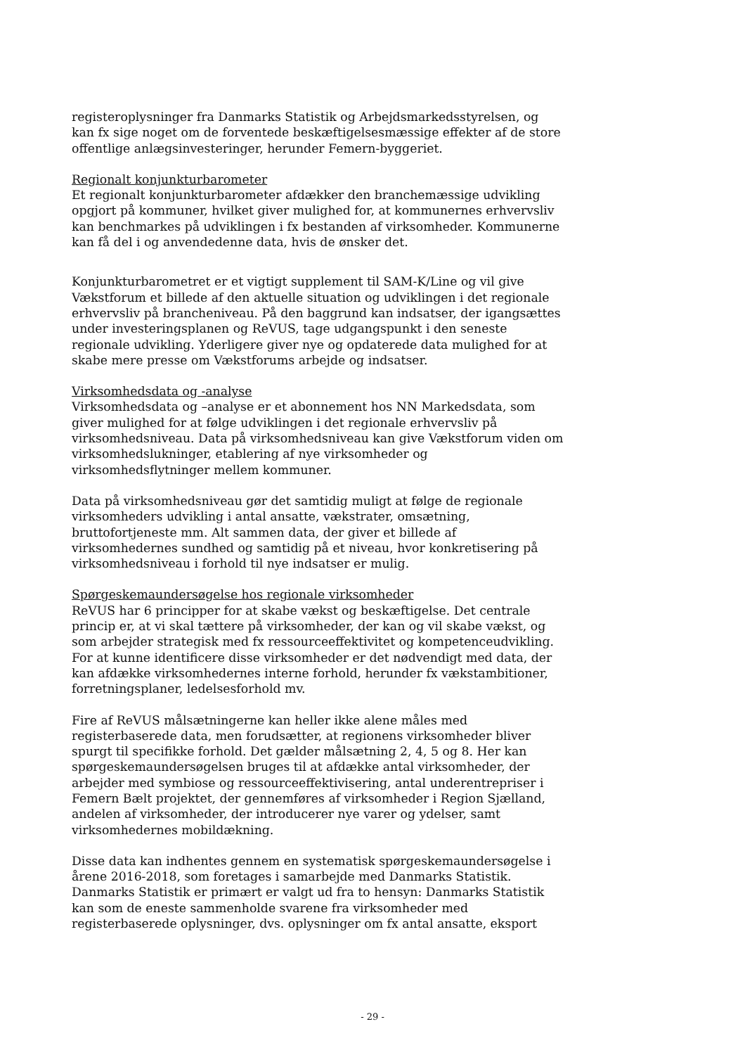registeroplysninger fra Danmarks Statistik og Arbejdsmarkedsstyrelsen, og kan fx sige noget om de forventede beskæftigelsesmæssige effekter af de store offentlige anlægsinvesteringer, herunder Femern-byggeriet.
Regionalt konjunkturbarometer
Et regionalt konjunkturbarometer afdækker den branchemæssige udvikling opgjort på kommuner, hvilket giver mulighed for, at kommunernes erhvervsliv kan benchmarkes på udviklingen i fx bestanden af virksomheder. Kommunerne kan få del i og anvendedenne data, hvis de ønsker det.
Konjunkturbarometret er et vigtigt supplement til SAM-K/Line og vil give Vækstforum et billede af den aktuelle situation og udviklingen i det regionale erhvervsliv på brancheniveau. På den baggrund kan indsatser, der igangsættes under investeringsplanen og ReVUS, tage udgangspunkt i den seneste regionale udvikling. Yderligere giver nye og opdaterede data mulighed for at skabe mere presse om Vækstforums arbejde og indsatser.
Virksomhedsdata og -analyse
Virksomhedsdata og –analyse er et abonnement hos NN Markedsdata, som giver mulighed for at følge udviklingen i det regionale erhvervsliv på virksomhedsniveau. Data på virksomhedsniveau kan give Vækstforum viden om virksomhedslukninger, etablering af nye virksomheder og virksomhedsflytninger mellem kommuner.
Data på virksomhedsniveau gør det samtidig muligt at følge de regionale virksomheders udvikling i antal ansatte, vækstrater, omsætning, bruttofortjeneste mm. Alt sammen data, der giver et billede af virksomhedernes sundhed og samtidig på et niveau, hvor konkretisering på virksomhedsniveau i forhold til nye indsatser er mulig.
Spørgeskemaundersøgelse hos regionale virksomheder
ReVUS har 6 principper for at skabe vækst og beskæftigelse. Det centrale princip er, at vi skal tættere på virksomheder, der kan og vil skabe vækst, og som arbejder strategisk med fx ressourceeffektivitet og kompetenceudvikling. For at kunne identificere disse virksomheder er det nødvendigt med data, der kan afdække virksomhedernes interne forhold, herunder fx vækstambitioner, forretningsplaner, ledelsesforhold mv.
Fire af ReVUS målsætningerne kan heller ikke alene måles med registerbaserede data, men forudsætter, at regionens virksomheder bliver spurgt til specifikke forhold. Det gælder målsætning 2, 4, 5 og 8. Her kan spørgeskemaundersøgelsen bruges til at afdække antal virksomheder, der arbejder med symbiose og ressourceeffektivisering, antal underentrepriser i Femern Bælt projektet, der gennemføres af virksomheder i Region Sjælland, andelen af virksomheder, der introducerer nye varer og ydelser, samt virksomhedernes mobildækning.
Disse data kan indhentes gennem en systematisk spørgeskemaundersøgelse i årene 2016-2018, som foretages i samarbejde med Danmarks Statistik. Danmarks Statistik er primært er valgt ud fra to hensyn: Danmarks Statistik kan som de eneste sammenholde svarene fra virksomheder med registerbaserede oplysninger, dvs. oplysninger om fx antal ansatte, eksport
- 29 -